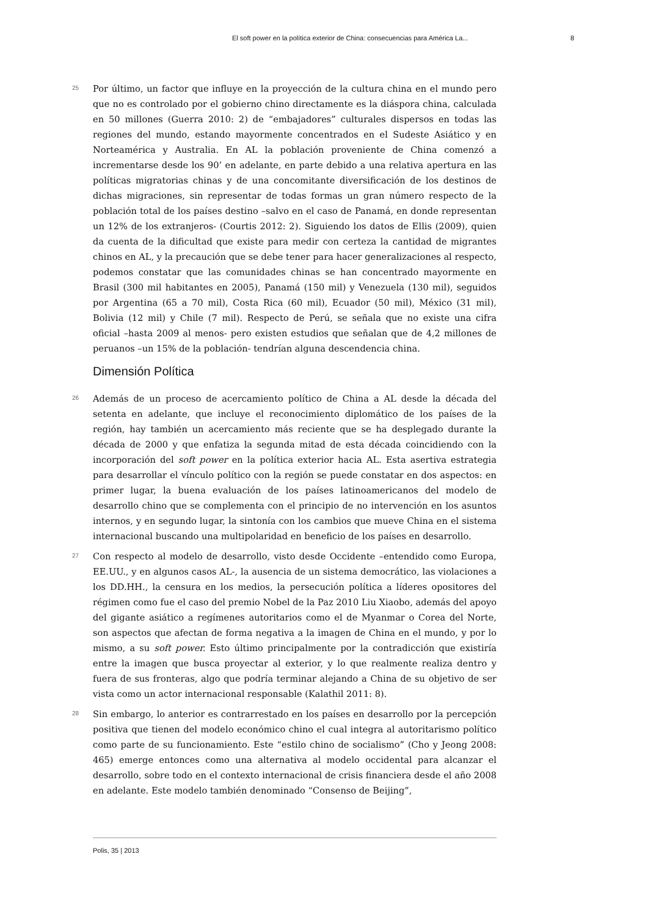El soft power en la política exterior de China: consecuencias para América La... 8
25
Por último, un factor que influye en la proyección de la cultura china en el mundo pero que no es controlado por el gobierno chino directamente es la diáspora china, calculada en 50 millones (Guerra 2010: 2) de “embajadores” culturales dispersos en todas las regiones del mundo, estando mayormente concentrados en el Sudeste Asiático y en Norteamérica y Australia. En AL la población proveniente de China comenzó a incrementarse desde los 90’ en adelante, en parte debido a una relativa apertura en las políticas migratorias chinas y de una concomitante diversificación de los destinos de dichas migraciones, sin representar de todas formas un gran número respecto de la población total de los países destino –salvo en el caso de Panamá, en donde representan un 12% de los extranjeros- (Courtis 2012: 2). Siguiendo los datos de Ellis (2009), quien da cuenta de la dificultad que existe para medir con certeza la cantidad de migrantes chinos en AL, y la precaución que se debe tener para hacer generalizaciones al respecto, podemos constatar que las comunidades chinas se han concentrado mayormente en Brasil (300 mil habitantes en 2005), Panamá (150 mil) y Venezuela (130 mil), seguidos por Argentina (65 a 70 mil), Costa Rica (60 mil), Ecuador (50 mil), México (31 mil), Bolivia (12 mil) y Chile (7 mil). Respecto de Perú, se señala que no existe una cifra oficial –hasta 2009 al menos- pero existen estudios que señalan que de 4,2 millones de peruanos –un 15% de la población- tendrían alguna descendencia china.
Dimensión Política
26
Además de un proceso de acercamiento político de China a AL desde la década del setenta en adelante, que incluye el reconocimiento diplomático de los países de la región, hay también un acercamiento más reciente que se ha desplegado durante la década de 2000 y que enfatiza la segunda mitad de esta década coincidiendo con la incorporación del soft power en la política exterior hacia AL. Esta asertiva estrategia para desarrollar el vínculo político con la región se puede constatar en dos aspectos: en primer lugar, la buena evaluación de los países latinoamericanos del modelo de desarrollo chino que se complementa con el principio de no intervención en los asuntos internos, y en segundo lugar, la sintonía con los cambios que mueve China en el sistema internacional buscando una multipolaridad en beneficio de los países en desarrollo.
27
Con respecto al modelo de desarrollo, visto desde Occidente –entendido como Europa, EE.UU., y en algunos casos AL-, la ausencia de un sistema democrático, las violaciones a los DD.HH., la censura en los medios, la persecución política a líderes opositores del régimen como fue el caso del premio Nobel de la Paz 2010 Liu Xiaobo, además del apoyo del gigante asiático a regímenes autoritarios como el de Myanmar o Corea del Norte, son aspectos que afectan de forma negativa a la imagen de China en el mundo, y por lo mismo, a su soft power. Esto último principalmente por la contradicción que existiría entre la imagen que busca proyectar al exterior, y lo que realmente realiza dentro y fuera de sus fronteras, algo que podría terminar alejando a China de su objetivo de ser vista como un actor internacional responsable (Kalathil 2011: 8).
28
Sin embargo, lo anterior es contrarrestado en los países en desarrollo por la percepción positiva que tienen del modelo económico chino el cual integra al autoritarismo político como parte de su funcionamiento. Este “estilo chino de socialismo” (Cho y Jeong 2008: 465) emerge entonces como una alternativa al modelo occidental para alcanzar el desarrollo, sobre todo en el contexto internacional de crisis financiera desde el año 2008 en adelante. Este modelo también denominado “Consenso de Beijing”,
Polis, 35 | 2013